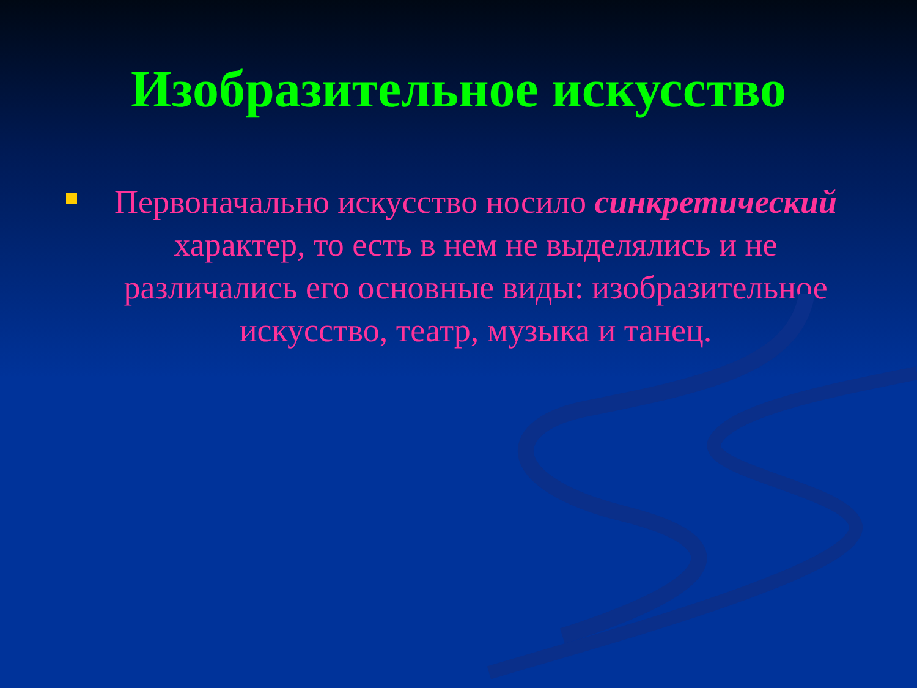Изобразительное искусство
Первоначально искусство носило синкретический характер, то есть в нем не выделялись и не различались его основные виды: изобразительное искусство, театр, музыка и танец.